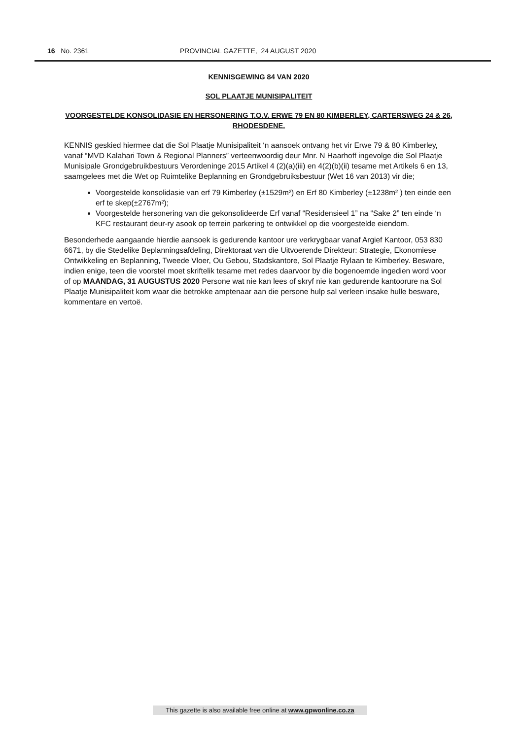16 No. 2361 PROVINCIAL GAZETTE, 24 AUGUST 2020
KENNISGEWING 84 VAN 2020
SOL PLAATJE MUNISIPALITEIT
VOORGESTELDE KONSOLIDASIE EN HERSONERING T.O.V. ERWE 79 EN 80 KIMBERLEY, CARTERSWEG 24 & 26, RHODESDENE.
KENNIS geskied hiermee dat die Sol Plaatje Munisipaliteit ‘n aansoek ontvang het vir Erwe 79 & 80 Kimberley, vanaf “MVD Kalahari Town & Regional Planners” verteenwoordig deur Mnr. N Haarhoff ingevolge die Sol Plaatje Munisipale Grondgebruikbestuurs Verordeninge 2015 Artikel 4 (2)(a)(iii) en 4(2)(b)(ii) tesame met Artikels 6 en 13, saamgelees met die Wet op Ruimtelike Beplanning en Grondgebruiksbestuur (Wet 16 van 2013) vir die;
Voorgestelde konsolidasie van erf 79 Kimberley (±1529m²) en Erf 80 Kimberley (±1238m² ) ten einde een erf te skep(±2767m²);
Voorgestelde hersonering van die gekonsolideerde Erf vanaf “Residensieel 1” na “Sake 2” ten einde ‘n KFC restaurant deur-ry asook op terrein parkering te ontwikkel op die voorgestelde eiendom.
Besonderhede aangaande hierdie aansoek is gedurende kantoor ure verkrygbaar vanaf Argief Kantoor, 053 830 6671, by die Stedelike Beplanningsafdeling, Direktoraat van die Uitvoerende Direkteur: Strategie, Ekonomiese Ontwikkeling en Beplanning, Tweede Vloer, Ou Gebou, Stadskantore, Sol Plaatje Rylaan te Kimberley. Besware, indien enige, teen die voorstel moet skriftelik tesame met redes daarvoor by die bogenoemde ingedien word voor of op MAANDAG, 31 AUGUSTUS 2020 Persone wat nie kan lees of skryf nie kan gedurende kantoorure na Sol Plaatje Munisipaliteit kom waar die betrokke amptenaar aan die persone hulp sal verleen insake hulle besware, kommentare en vertoë.
This gazette is also available free online at www.gpwonline.co.za